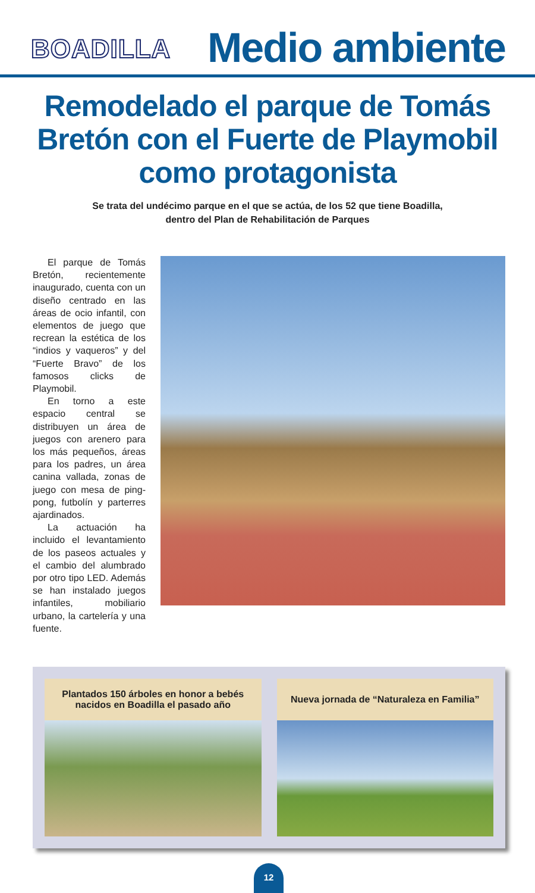BOADILLA
Medio ambiente
Remodelado el parque de Tomás Bretón con el Fuerte de Playmobil como protagonista
Se trata del undécimo parque en el que se actúa, de los 52 que tiene Boadilla,
dentro del Plan de Rehabilitación de Parques
El parque de Tomás Bretón, recientemente inaugurado, cuenta con un diseño centrado en las áreas de ocio infantil, con elementos de juego que recrean la estética de los “indios y vaqueros” y del “Fuerte Bravo” de los famosos clicks de Playmobil.
En torno a este espacio central se distribuyen un área de juegos con arenero para los más pequeños, áreas para los padres, un área canina vallada, zonas de juego con mesa de ping-pong, futbolín y parterres ajardinados.
La actuación ha incluido el levantamiento de los paseos actuales y el cambio del alumbrado por otro tipo LED. Además se han instalado juegos infantiles, mobiliario urbano, la cartelería y una fuente.
Plantados 150 árboles en honor a bebés nacidos en Boadilla el pasado año
Nueva jornada de “Naturaleza en Familia”
12